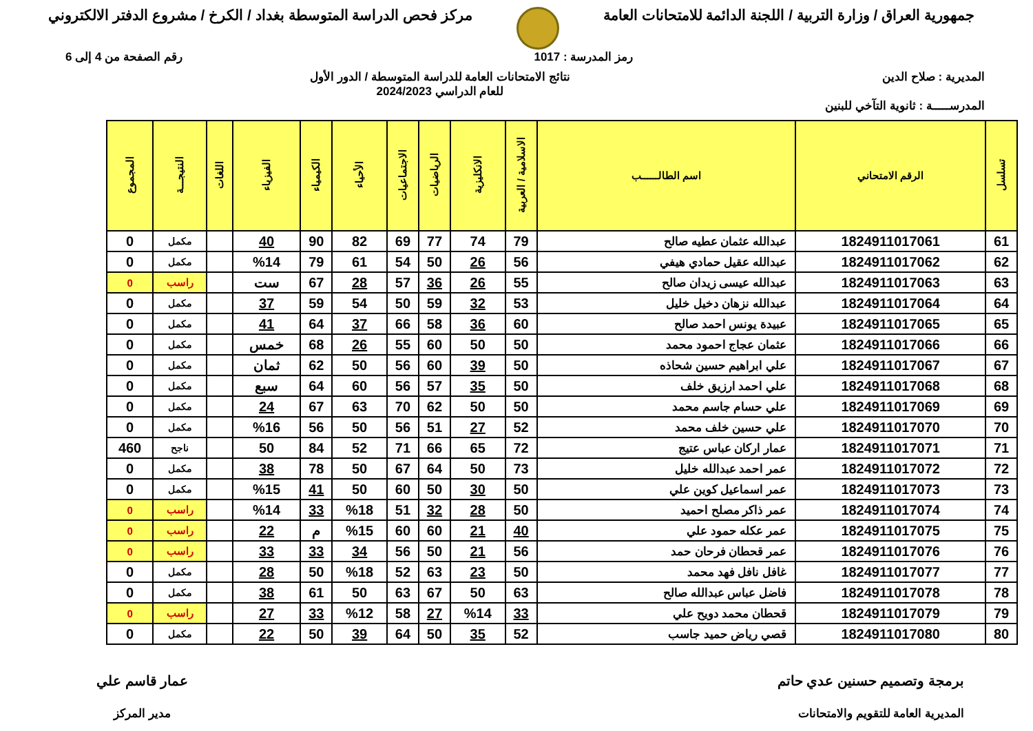جمهورية العراق / وزارة التربية / اللجنة الدائمة للامتحانات العامة
مركز فحص الدراسة المتوسطة بغداد / الكرخ / مشروع الدفتر الالكتروني
رمز المدرسة : 1017 رقم الصفحة من 4 إلى 6
المديرية : صلاح الدين نتائج الامتحانات العامة للدراسة المتوسطة / الدور الأول
للعام الدراسي 2024/2023
المدرســـــة : ثانوية التآخي للبنين
| تسلسل | الرقم الامتحاني | اسم الطالــــــب | الاسلامية / العربية | الانكليزية | الرياضيات | الاجتماعيات | الأحياء | الكيمياء | الفيزياء | اللغات | النتيجـــة | المجموع |
| --- | --- | --- | --- | --- | --- | --- | --- | --- | --- | --- | --- | --- |
| 61 | 1824911017061 | عبدالله عثمان عطيه صالح | 79 | 74 | 77 | 69 | 82 | 90 | 40 | | مكمل | 0 |
| 62 | 1824911017062 | عبدالله عقيل حمادي هيفي | 56 | 26 | 50 | 54 | 61 | 79 | %14 | | مكمل | 0 |
| 63 | 1824911017063 | عبدالله عيسى زيدان صالح | 55 | 26 | 36 | 57 | 28 | 67 | ست | | راسب | 0 |
| 64 | 1824911017064 | عبدالله نزهان دخيل خليل | 53 | 32 | 59 | 50 | 54 | 59 | 37 | | مكمل | 0 |
| 65 | 1824911017065 | عبيدة يونس احمد صالح | 60 | 36 | 58 | 66 | 37 | 64 | 41 | | مكمل | 0 |
| 66 | 1824911017066 | عثمان عجاج احمود محمد | 50 | 50 | 60 | 55 | 26 | 68 | خمس | | مكمل | 0 |
| 67 | 1824911017067 | علي ابراهيم حسين شحاذه | 50 | 39 | 60 | 56 | 50 | 62 | ثمان | | مكمل | 0 |
| 68 | 1824911017068 | علي احمد ارزيق خلف | 50 | 35 | 57 | 56 | 60 | 64 | سبع | | مكمل | 0 |
| 69 | 1824911017069 | علي حسام جاسم محمد | 50 | 50 | 62 | 70 | 63 | 67 | 24 | | مكمل | 0 |
| 70 | 1824911017070 | علي حسين خلف محمد | 52 | 27 | 51 | 56 | 50 | 56 | %16 | | مكمل | 0 |
| 71 | 1824911017071 | عمار اركان عباس عتيج | 72 | 65 | 66 | 71 | 52 | 84 | 50 | | ناجح | 460 |
| 72 | 1824911017072 | عمر احمد عبدالله خليل | 73 | 50 | 64 | 67 | 50 | 78 | 38 | | مكمل | 0 |
| 73 | 1824911017073 | عمر اسماعيل كوين علي | 50 | 30 | 50 | 60 | 50 | 41 | %15 | | مكمل | 0 |
| 74 | 1824911017074 | عمر ذاكر مصلح احميد | 50 | 28 | 32 | 51 | %18 | 33 | %14 | | راسب | 0 |
| 75 | 1824911017075 | عمر عكله حمود علي | 40 | 21 | 60 | 60 | %15 | م | 22 | | راسب | 0 |
| 76 | 1824911017076 | عمر قحطان فرحان حمد | 56 | 21 | 50 | 56 | 34 | 33 | 33 | | راسب | 0 |
| 77 | 1824911017077 | غافل نافل فهد محمد | 50 | 23 | 63 | 52 | %18 | 50 | 28 | | مكمل | 0 |
| 78 | 1824911017078 | فاضل عباس عبدالله صالح | 63 | 50 | 67 | 63 | 50 | 61 | 38 | | مكمل | 0 |
| 79 | 1824911017079 | قحطان محمد دويح علي | 33 | %14 | 27 | 58 | %12 | 33 | 27 | | راسب | 0 |
| 80 | 1824911017080 | قصي رياض حميد جاسب | 52 | 35 | 50 | 64 | 39 | 50 | 22 | | مكمل | 0 |
برمجة وتصميم حسنين عدي حاتم
المديرية العامة للتقويم والامتحانات
عمار قاسم علي
مدير المركز